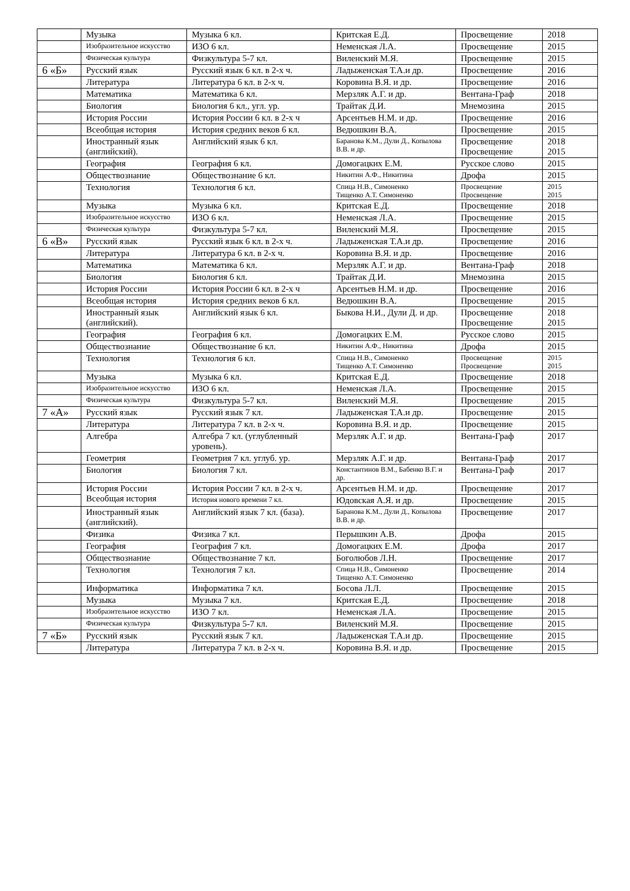| | Музыка | Музыка 6 кл. | Критская Е.Д. | Просвещение | 2018 |
| | Изобразительное искусство | ИЗО 6 кл. | Неменская Л.А. | Просвещение | 2015 |
| | Физическая культура | Физкультура 5-7 кл. | Виленский М.Я. | Просвещение | 2015 |
| 6 «Б» | Русский язык | Русский язык 6 кл. в 2-х ч. | Ладыженская Т.А.и др. | Просвещение | 2016 |
| | Литература | Литература 6 кл. в 2-х ч. | Коровина В.Я. и др. | Просвещение | 2016 |
| | Математика | Математика 6 кл. | Мерзляк А.Г. и др. | Вентана-Граф | 2018 |
| | Биология | Биология 6 кл., угл. ур. | Трайтак Д.И. | Мнемозина | 2015 |
| | История России | История России 6 кл. в 2-х ч | Арсентьев Н.М. и др. | Просвещение | 2016 |
| | Всеобщая история | История средних веков 6 кл. | Ведюшкин В.А. | Просвещение | 2015 |
| | Иностранный язык (английский). | Английский язык 6 кл. | Баранова К.М., Дули Д., Копылова В.В. и др. | Просвещение Просвещение | 2018 2015 |
| | География | География 6 кл. | Домогацких Е.М. | Русское слово | 2015 |
| | Обществознание | Обществознание 6 кл. | Никитин А.Ф., Никитина | Дрофа | 2015 |
| | Технология | Технология 6 кл. | Спица Н.В., Симоненко Тищенко А.Т. Симоненко | Просвещение Просвещение | 2015 2015 |
| | Музыка | Музыка 6 кл. | Критская Е.Д. | Просвещение | 2018 |
| | Изобразительное искусство | ИЗО 6 кл. | Неменская Л.А. | Просвещение | 2015 |
| | Физическая культура | Физкультура 5-7 кл. | Виленский М.Я. | Просвещение | 2015 |
| 6 «В» | Русский язык | Русский язык 6 кл. в 2-х ч. | Ладыженская Т.А.и др. | Просвещение | 2016 |
| | Литература | Литература 6 кл. в 2-х ч. | Коровина В.Я. и др. | Просвещение | 2016 |
| | Математика | Математика 6 кл. | Мерзляк А.Г. и др. | Вентана-Граф | 2018 |
| | Биология | Биология 6 кл. | Трайтак Д.И. | Мнемозина | 2015 |
| | История России | История России 6 кл. в 2-х ч | Арсентьев Н.М. и др. | Просвещение | 2016 |
| | Всеобщая история | История средних веков 6 кл. | Ведюшкин В.А. | Просвещение | 2015 |
| | Иностранный язык (английский). | Английский язык 6 кл. | Быкова Н.И., Дули Д. и др. | Просвещение Просвещение | 2018 2015 |
| | География | География 6 кл. | Домогацких Е.М. | Русское слово | 2015 |
| | Обществознание | Обществознание 6 кл. | Никитин А.Ф., Никитина | Дрофа | 2015 |
| | Технология | Технология 6 кл. | Спица Н.В., Симоненко Тищенко А.Т. Симоненко | Просвещение Просвещение | 2015 2015 |
| | Музыка | Музыка 6 кл. | Критская Е.Д. | Просвещение | 2018 |
| | Изобразительное искусство | ИЗО 6 кл. | Неменская Л.А. | Просвещение | 2015 |
| | Физическая культура | Физкультура 5-7 кл. | Виленский М.Я. | Просвещение | 2015 |
| 7 «А» | Русский язык | Русский язык 7 кл. | Ладыженская Т.А.и др. | Просвещение | 2015 |
| | Литература | Литература 7 кл. в 2-х ч. | Коровина В.Я. и др. | Просвещение | 2015 |
| | Алгебра | Алгебра 7 кл. (углубленный уровень). | Мерзляк А.Г. и др. | Вентана-Граф | 2017 |
| | Геометрия | Геометрия 7 кл. углуб. ур. | Мерзляк А.Г. и др. | Вентана-Граф | 2017 |
| | Биология | Биология 7 кл. | Константинов В.М., Бабенко В.Г. и др. | Вентана-Граф | 2017 |
| | История России Всеобщая история | История России 7 кл. в 2-х ч. | Арсентьев Н.М. и др. | Просвещение | 2017 |
| | | История нового времени 7 кл. | Юдовская А.Я. и др. | Просвещение | 2015 |
| | Иностранный язык (английский). | Английский язык 7 кл. (база). | Баранова К.М., Дули Д., Копылова В.В. и др. | Просвещение | 2017 |
| | Физика | Физика 7 кл. | Перышкин А.В. | Дрофа | 2015 |
| | География | География 7 кл. | Домогацких Е.М. | Дрофа | 2017 |
| | Обществознание | Обществознание 7 кл. | Боголюбов Л.Н. | Просвещение | 2017 |
| | Технология | Технология 7 кл. | Спица Н.В., Симоненко Тищенко А.Т. Симоненко | Просвещение | 2014 |
| | Информатика | Информатика 7 кл. | Босова Л.Л. | Просвещение | 2015 |
| | Музыка | Музыка 7 кл. | Критская Е.Д. | Просвещение | 2018 |
| | Изобразительное искусство | ИЗО 7 кл. | Неменская Л.А. | Просвещение | 2015 |
| | Физическая культура | Физкультура 5-7 кл. | Виленский М.Я. | Просвещение | 2015 |
| 7 «Б» | Русский язык | Русский язык 7 кл. | Ладыженская Т.А.и др. | Просвещение | 2015 |
| | Литература | Литература 7 кл. в 2-х ч. | Коровина В.Я. и др. | Просвещение | 2015 |